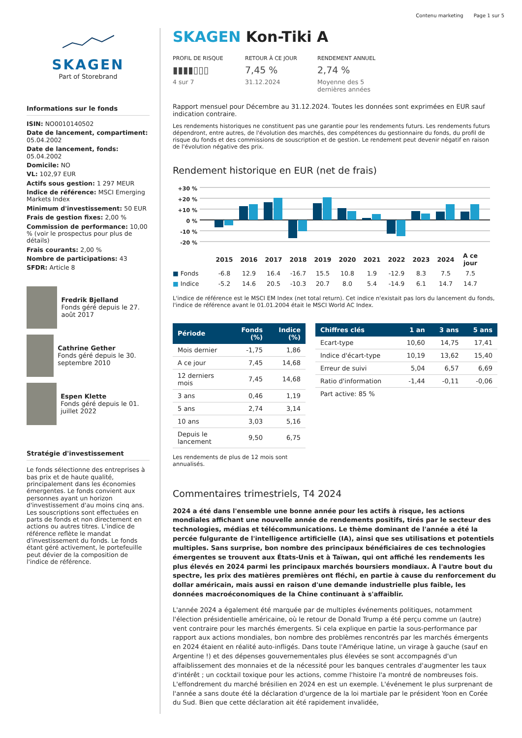Contenu marketing Page 1 sur 5
SKAGEN
Part of Storebrand
Informations sur le fonds
ISIN: NO0010140502
Date de lancement, compartiment: 05.04.2002
Date de lancement, fonds: 05.04.2002
Domicile: NO
VL: 102,97 EUR
Actifs sous gestion: 1 297 MEUR
Indice de référence: MSCI Emerging Markets Index
Minimum d'investissement: 50 EUR
Frais de gestion fixes: 2,00 %
Commission de performance: 10,00 % (voir le prospectus pour plus de détails)
Frais courants: 2,00 %
Nombre de participations: 43
SFDR: Article 8
Fredrik Bjelland
Fonds géré depuis le 27. août 2017
Cathrine Gether
Fonds géré depuis le 30. septembre 2010
Espen Klette
Fonds géré depuis le 01. juillet 2022
Stratégie d'investissement
Le fonds sélectionne des entreprises à bas prix et de haute qualité, principalement dans les économies émergentes. Le fonds convient aux personnes ayant un horizon d'investissement d'au moins cinq ans. Les souscriptions sont effectuées en parts de fonds et non directement en actions ou autres titres. L'indice de référence reflète le mandat d'investissement du fonds. Le fonds étant géré activement, le portefeuille peut dévier de la composition de l'indice de référence.
SKAGEN Kon-Tiki A
PROFIL DE RISQUE
▮▮▮▮▯▯▯
4 sur 7
RETOUR À CE JOUR
7,45 %
31.12.2024
RENDEMENT ANNUEL
2,74 %
Moyenne des 5 dernières années
Rapport mensuel pour Décembre au 31.12.2024. Toutes les données sont exprimées en EUR sauf indication contraire.
Les rendements historiques ne constituent pas une garantie pour les rendements futurs. Les rendements futurs dépendront, entre autres, de l'évolution des marchés, des compétences du gestionnaire du fonds, du profil de risque du fonds et des commissions de souscription et de gestion. Le rendement peut devenir négatif en raison de l'évolution négative des prix.
Rendement historique en EUR (net de frais)
+30 %
+20 %
+10 %
0 %
-10 %
-20 %
| | 2015 | 2016 | 2017 | 2018 | 2019 | 2020 | 2021 | 2022 | 2023 | 2024 | A ce jour |
| ■ Fonds | -6.8 | 12.9 | 16.4 | -16.7 | 15.5 | 10.8 | 1.9 | -12.9 | 8.3 | 7.5 | 7.5 |
| ■ Indice | -5.2 | 14.6 | 20.5 | -10.3 | 20.7 | 8.0 | 5.4 | -14.9 | 6.1 | 14.7 | 14.7 |
L'indice de référence est le MSCI EM Index (net total return). Cet indice n'existait pas lors du lancement du fonds, l'indice de référence avant le 01.01.2004 était le MSCI World AC Index.
| Période | Fonds (%) | Indice (%) |
| --- | --- | --- |
| Mois dernier | -1,75 | 1,86 |
| A ce jour | 7,45 | 14,68 |
| 12 derniers mois | 7,45 | 14,68 |
| 3 ans | 0,46 | 1,19 |
| 5 ans | 2,74 | 3,14 |
| 10 ans | 3,03 | 5,16 |
| Depuis le lancement | 9,50 | 6,75 |
Les rendements de plus de 12 mois sont annualisés.
| Chiffres clés | 1 an | 3 ans | 5 ans |
| --- | --- | --- | --- |
| Ecart-type | 10,60 | 14,75 | 17,41 |
| Indice d'écart-type | 10,19 | 13,62 | 15,40 |
| Erreur de suivi | 5,04 | 6,57 | 6,69 |
| Ratio d'information | -1,44 | -0,11 | -0,06 |
| Part active: 85 % | | | |
Commentaires trimestriels, T4 2024
2024 a été dans l'ensemble une bonne année pour les actifs à risque, les actions mondiales affichant une nouvelle année de rendements positifs, tirés par le secteur des technologies, médias et télécommunications. Le thème dominant de l'année a été la percée fulgurante de l'intelligence artificielle (IA), ainsi que ses utilisations et potentiels multiples. Sans surprise, bon nombre des principaux bénéficiaires de ces technologies émergentes se trouvent aux États-Unis et à Taïwan, qui ont affiché les rendements les plus élevés en 2024 parmi les principaux marchés boursiers mondiaux. À l'autre bout du spectre, les prix des matières premières ont fléchi, en partie à cause du renforcement du dollar américain, mais aussi en raison d'une demande industrielle plus faible, les données macroéconomiques de la Chine continuant à s'affaiblir.
L'année 2024 a également été marquée par de multiples événements politiques, notamment l'élection présidentielle américaine, où le retour de Donald Trump a été perçu comme un (autre) vent contraire pour les marchés émergents. Si cela explique en partie la sous-performance par rapport aux actions mondiales, bon nombre des problèmes rencontrés par les marchés émergents en 2024 étaient en réalité auto-infligés. Dans toute l'Amérique latine, un virage à gauche (sauf en Argentine !) et des dépenses gouvernementales plus élevées se sont accompagnés d'un affaiblissement des monnaies et de la nécessité pour les banques centrales d'augmenter les taux d'intérêt ; un cocktail toxique pour les actions, comme l'histoire l'a montré de nombreuses fois. L'effondrement du marché brésilien en 2024 en est un exemple. L'événement le plus surprenant de l'année a sans doute été la déclaration d'urgence de la loi martiale par le président Yoon en Corée du Sud. Bien que cette déclaration ait été rapidement invalidée,